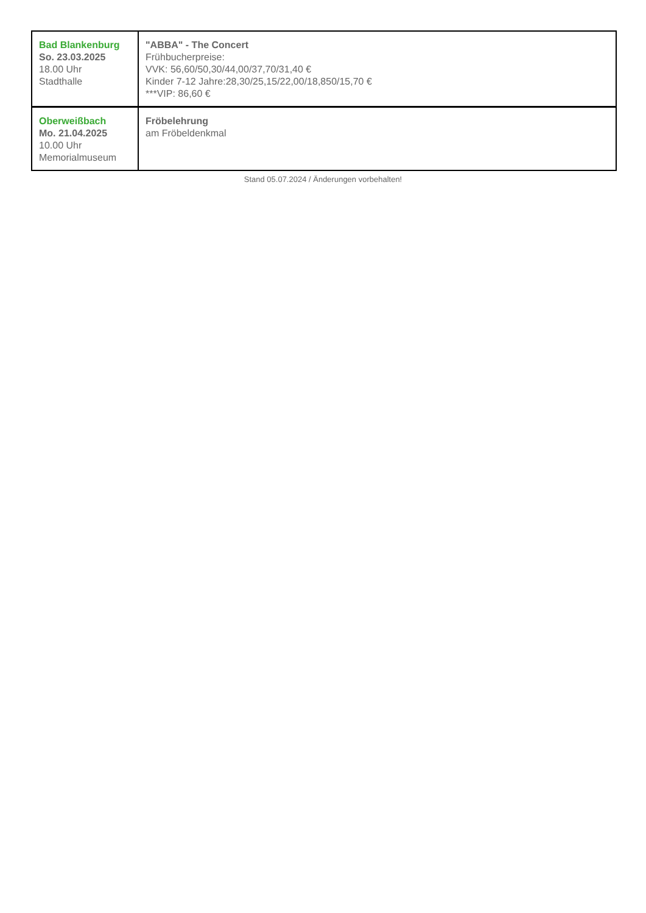| Bad Blankenburg So. 23.03.2025 18.00 Uhr Stadthalle | "ABBA" - The Concert Frühbucherpreise: VVK: 56,60/50,30/44,00/37,70/31,40 € Kinder 7-12 Jahre:28,30/25,15/22,00/18,850/15,70 € ***VIP: 86,60 € |
| Oberweißbach Mo. 21.04.2025 10.00 Uhr Memorialmuseum | Fröbelehrung am Fröbeldenkmal |
Stand 05.07.2024 / Änderungen vorbehalten!